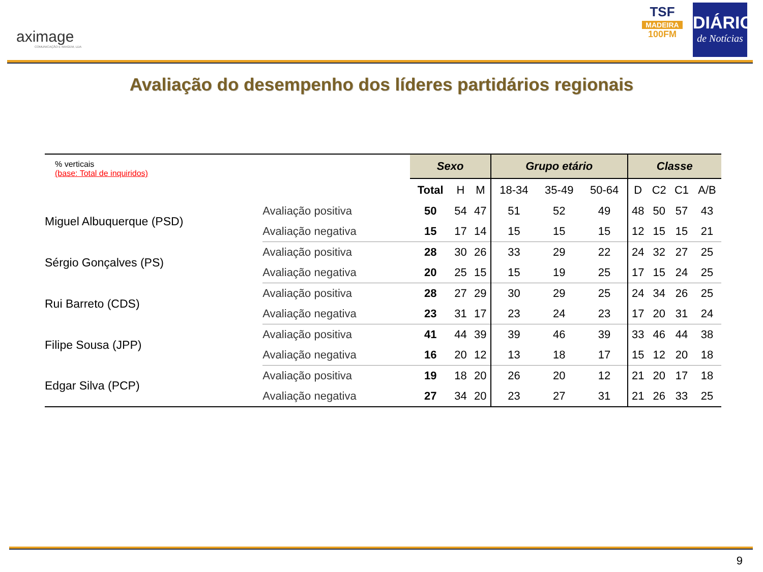aximage
COMUNICAÇÃO E IMAGEM, LDA
TSF
MADEIRA
100FM
DIÁRIO
de Notícias
Avaliação do desempenho dos líderes partidários regionais
| % verticais (base: Total de inquiridos) | | Sexo | | | Grupo etário | | | Classe | | | |
| | | Total | H | M | 18-34 | 35-49 | 50-64 | D | C2 | C1 | A/B |
| Miguel Albuquerque (PSD) | Avaliação positiva | 50 | 54 | 47 | 51 | 52 | 49 | 48 | 50 | 57 | 43 |
| | Avaliação negativa | 15 | 17 | 14 | 15 | 15 | 15 | 12 | 15 | 15 | 21 |
| Sérgio Gonçalves (PS) | Avaliação positiva | 28 | 30 | 26 | 33 | 29 | 22 | 24 | 32 | 27 | 25 |
| | Avaliação negativa | 20 | 25 | 15 | 15 | 19 | 25 | 17 | 15 | 24 | 25 |
| Rui Barreto (CDS) | Avaliação positiva | 28 | 27 | 29 | 30 | 29 | 25 | 24 | 34 | 26 | 25 |
| | Avaliação negativa | 23 | 31 | 17 | 23 | 24 | 23 | 17 | 20 | 31 | 24 |
| Filipe Sousa (JPP) | Avaliação positiva | 41 | 44 | 39 | 39 | 46 | 39 | 33 | 46 | 44 | 38 |
| | Avaliação negativa | 16 | 20 | 12 | 13 | 18 | 17 | 15 | 12 | 20 | 18 |
| Edgar Silva (PCP) | Avaliação positiva | 19 | 18 | 20 | 26 | 20 | 12 | 21 | 20 | 17 | 18 |
| | Avaliação negativa | 27 | 34 | 20 | 23 | 27 | 31 | 21 | 26 | 33 | 25 |
9